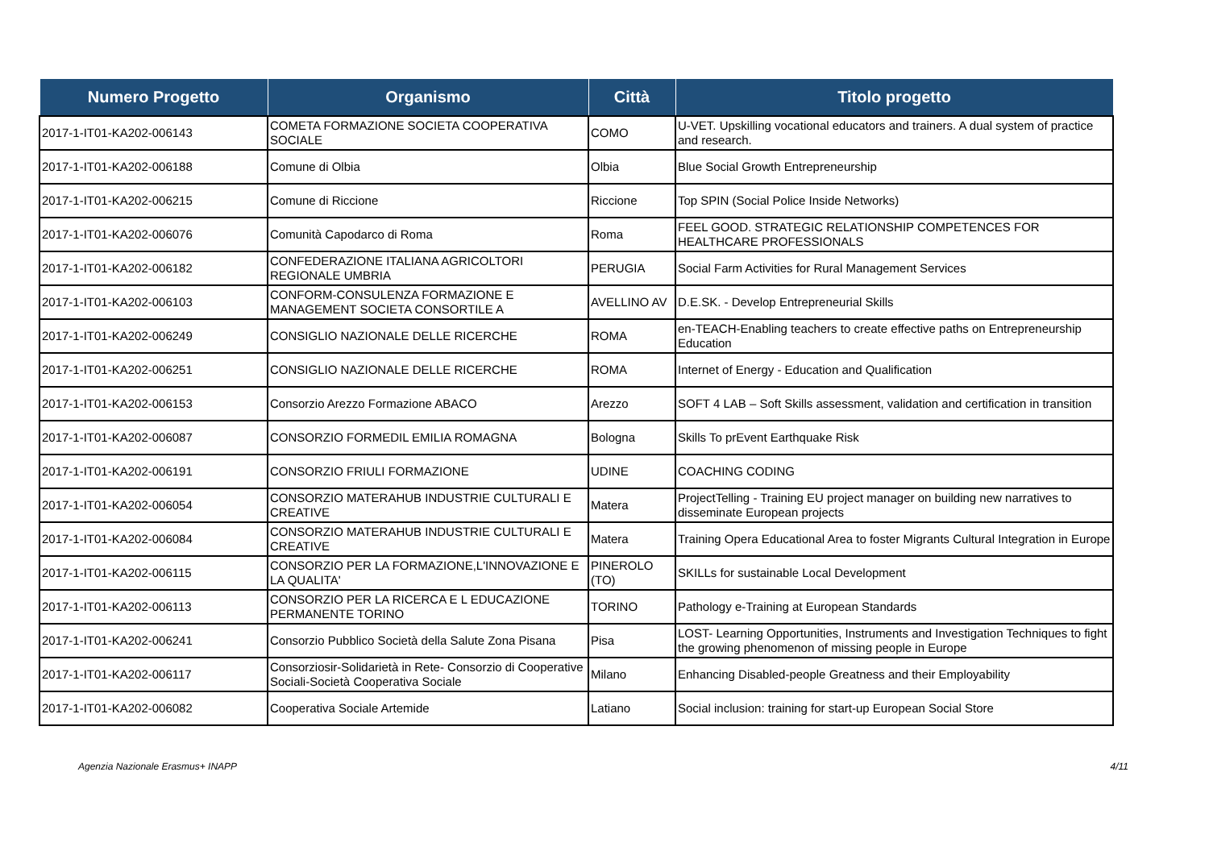| Numero Progetto | Organismo | Città | Titolo progetto |
| --- | --- | --- | --- |
| 2017-1-IT01-KA202-006143 | COMETA FORMAZIONE SOCIETA COOPERATIVA SOCIALE | COMO | U-VET. Upskilling vocational educators and trainers. A dual system of practice and research. |
| 2017-1-IT01-KA202-006188 | Comune di Olbia | Olbia | Blue Social Growth Entrepreneurship |
| 2017-1-IT01-KA202-006215 | Comune di Riccione | Riccione | Top SPIN (Social Police Inside Networks) |
| 2017-1-IT01-KA202-006076 | Comunità Capodarco di Roma | Roma | FEEL GOOD. STRATEGIC RELATIONSHIP COMPETENCES FOR HEALTHCARE PROFESSIONALS |
| 2017-1-IT01-KA202-006182 | CONFEDERAZIONE ITALIANA AGRICOLTORI REGIONALE UMBRIA | PERUGIA | Social Farm Activities for Rural Management Services |
| 2017-1-IT01-KA202-006103 | CONFORM-CONSULENZA FORMAZIONE E MANAGEMENT SOCIETA CONSORTILE A | AVELLINO AV | D.E.SK. - Develop Entrepreneurial Skills |
| 2017-1-IT01-KA202-006249 | CONSIGLIO NAZIONALE DELLE RICERCHE | ROMA | en-TEACH-Enabling teachers to create effective paths on Entrepreneurship Education |
| 2017-1-IT01-KA202-006251 | CONSIGLIO NAZIONALE DELLE RICERCHE | ROMA | Internet of Energy - Education and Qualification |
| 2017-1-IT01-KA202-006153 | Consorzio Arezzo Formazione ABACO | Arezzo | SOFT 4 LAB – Soft Skills assessment, validation and certification in transition |
| 2017-1-IT01-KA202-006087 | CONSORZIO FORMEDIL EMILIA ROMAGNA | Bologna | Skills To prEvent Earthquake Risk |
| 2017-1-IT01-KA202-006191 | CONSORZIO FRIULI FORMAZIONE | UDINE | COACHING CODING |
| 2017-1-IT01-KA202-006054 | CONSORZIO MATERAHUB INDUSTRIE CULTURALI E CREATIVE | Matera | ProjectTelling - Training EU project manager on building new narratives to disseminate European projects |
| 2017-1-IT01-KA202-006084 | CONSORZIO MATERAHUB INDUSTRIE CULTURALI E CREATIVE | Matera | Training Opera Educational Area to foster Migrants Cultural Integration in Europe |
| 2017-1-IT01-KA202-006115 | CONSORZIO PER LA FORMAZIONE,L'INNOVAZIONE E LA QUALITA' | PINEROLO (TO) | SKILLs for sustainable Local Development |
| 2017-1-IT01-KA202-006113 | CONSORZIO PER LA RICERCA E L EDUCAZIONE PERMANENTE TORINO | TORINO | Pathology e-Training at European Standards |
| 2017-1-IT01-KA202-006241 | Consorzio Pubblico Società della Salute Zona Pisana | Pisa | LOST- Learning Opportunities, Instruments and Investigation Techniques to fight the growing phenomenon of missing people in Europe |
| 2017-1-IT01-KA202-006117 | Consorziosir-Solidarietà in Rete- Consorzio di Cooperative Sociali-Società Cooperativa Sociale | Milano | Enhancing Disabled-people Greatness and their Employability |
| 2017-1-IT01-KA202-006082 | Cooperativa Sociale Artemide | Latiano | Social inclusion: training for start-up European Social Store |
Agenzia Nazionale Erasmus+ INAPP 4/11